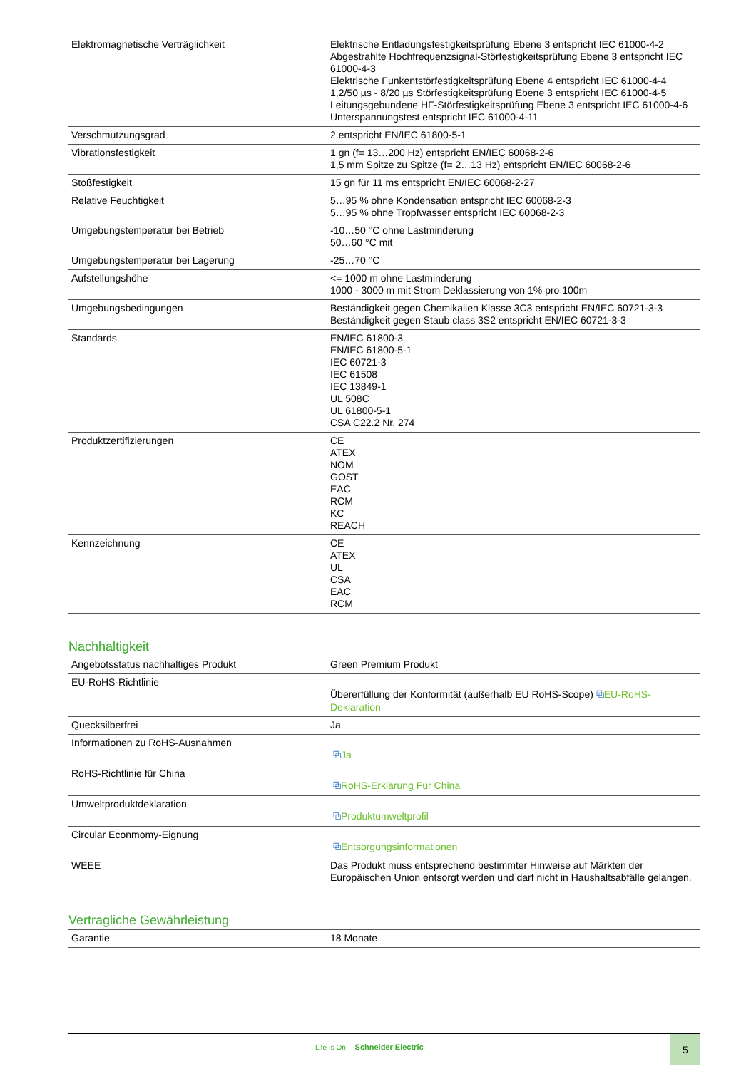| Elektromagnetische Verträglichkeit | Elektrische Entladungsfestigkeitsprüfung Ebene 3 entspricht IEC 61000-4-2 Abgestrahlte Hochfrequenzsignal-Störfestigkeitsprüfung Ebene 3 entspricht IEC 61000-4-3 Elektrische Funkentstörfestigkeitsprüfung Ebene 4 entspricht IEC 61000-4-4 1,2/50 µs - 8/20 µs Störfestigkeitsprüfung Ebene 3 entspricht IEC 61000-4-5 Leitungsgebundene HF-Störfestigkeitsprüfung Ebene 3 entspricht IEC 61000-4-6 Unterspannungstest entspricht IEC 61000-4-11 |
| Verschmutzungsgrad | 2 entspricht EN/IEC 61800-5-1 |
| Vibrationsfestigkeit | 1 gn (f= 13…200 Hz) entspricht EN/IEC 60068-2-6 1,5 mm Spitze zu Spitze (f= 2…13 Hz) entspricht EN/IEC 60068-2-6 |
| Stoßfestigkeit | 15 gn für 11 ms entspricht EN/IEC 60068-2-27 |
| Relative Feuchtigkeit | 5…95 % ohne Kondensation entspricht IEC 60068-2-3 5…95 % ohne Tropfwasser entspricht IEC 60068-2-3 |
| Umgebungstemperatur bei Betrieb | -10…50 °C ohne Lastminderung 50…60 °C mit |
| Umgebungstemperatur bei Lagerung | -25…70 °C |
| Aufstellungshöhe | <= 1000 m ohne Lastminderung 1000 - 3000 m mit Strom Deklassierung von 1% pro 100m |
| Umgebungsbedingungen | Beständigkeit gegen Chemikalien Klasse 3C3 entspricht EN/IEC 60721-3-3 Beständigkeit gegen Staub class 3S2 entspricht EN/IEC 60721-3-3 |
| Standards | EN/IEC 61800-3 EN/IEC 61800-5-1 IEC 60721-3 IEC 61508 IEC 13849-1 UL 508C UL 61800-5-1 CSA C22.2 Nr. 274 |
| Produktzertifizierungen | CE ATEX NOM GOST EAC RCM KC REACH |
| Kennzeichnung | CE ATEX UL CSA EAC RCM |
Nachhaltigkeit
| Angebotsstatus nachhaltiges Produkt | Green Premium Produkt |
| EU-RoHS-Richtlinie | Übererfüllung der Konformität (außerhalb EU RoHS-Scope) ⧉ EU-RoHS-Deklaration |
| Quecksilberfrei | Ja |
| Informationen zu RoHS-Ausnahmen | ⧉ Ja |
| RoHS-Richtlinie für China | ⧉ RoHS-Erklärung Für China |
| Umweltproduktdeklaration | ⧉ Produktumweltprofil |
| Circular Econmomy-Eignung | ⧉ Entsorgungsinformationen |
| WEEE | Das Produkt muss entsprechend bestimmter Hinweise auf Märkten der Europäischen Union entsorgt werden und darf nicht in Haushaltsabfälle gelangen. |
Vertragliche Gewährleistung
| Garantie | 18 Monate |
Life Is On Schneider Electric
5